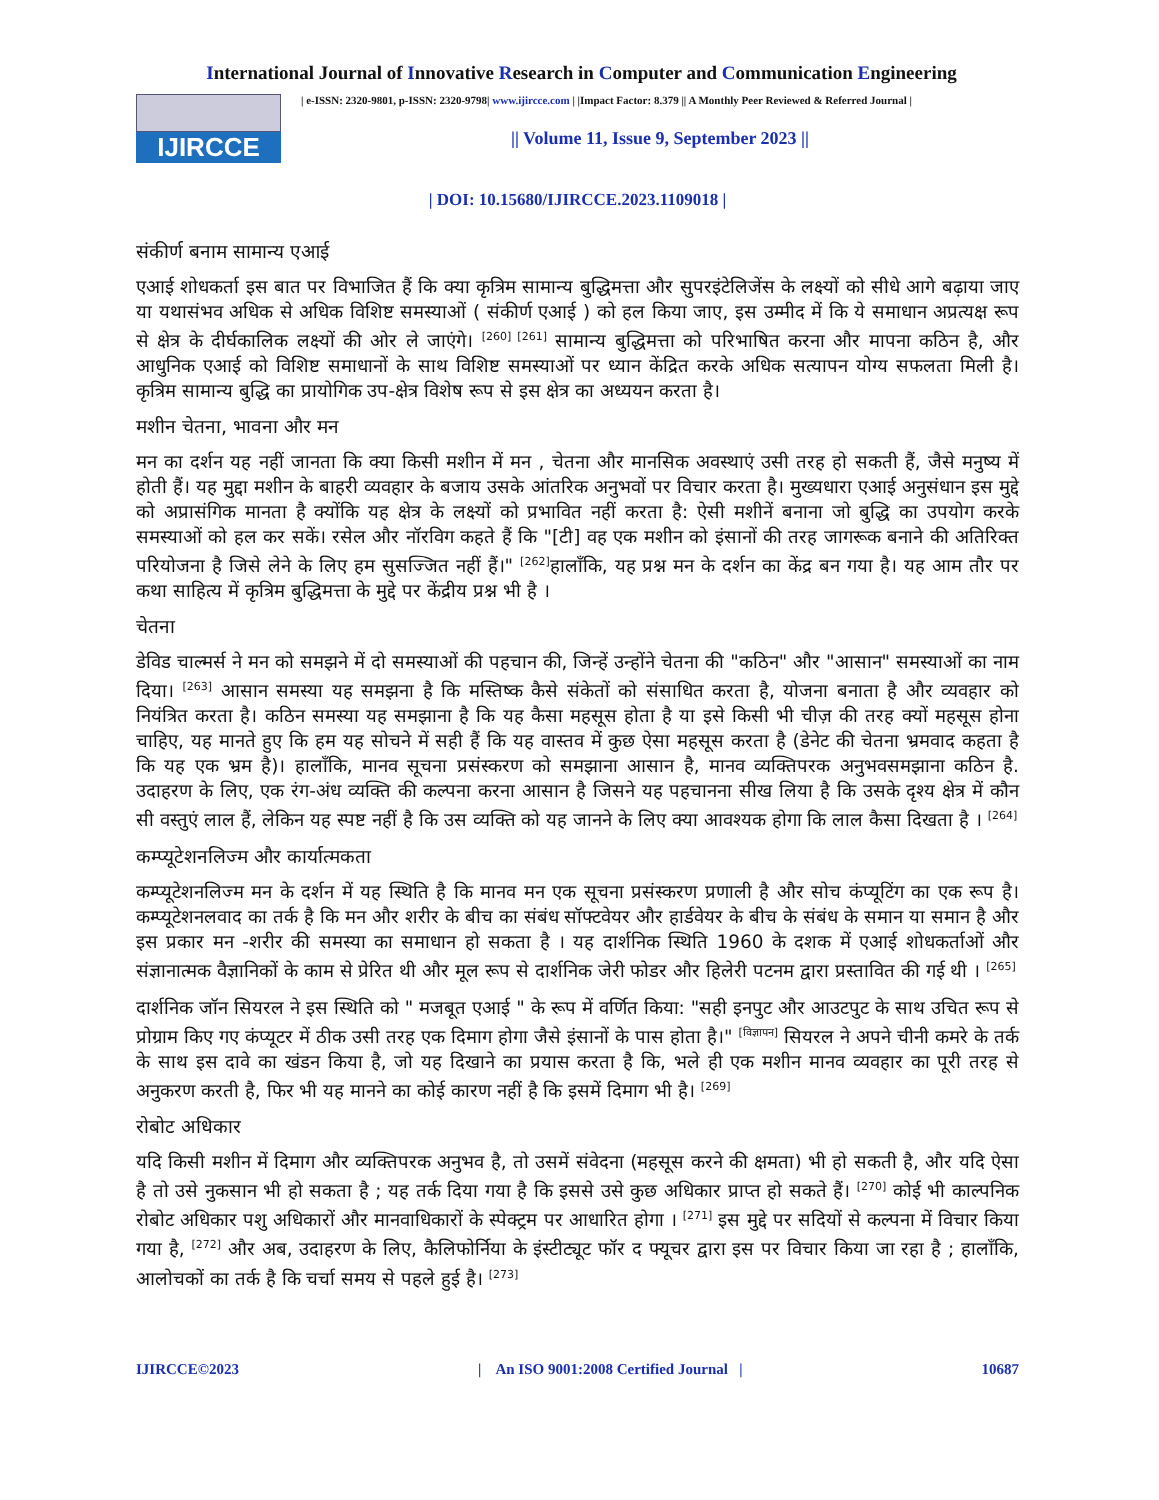International Journal of Innovative Research in Computer and Communication Engineering
IJIRCCE
| e-ISSN: 2320-9801, p-ISSN: 2320-9798| www.ijircce.com | |Impact Factor: 8.379 || A Monthly Peer Reviewed & Referred Journal |
|| Volume 11, Issue 9, September 2023 ||
| DOI: 10.15680/IJIRCCE.2023.1109018 |
संकीर्ण बनाम सामान्य एआई
एआई शोधकर्ता इस बात पर विभाजित हैं कि क्या कृत्रिम सामान्य बुद्धिमत्ता और सुपरइंटेलिजेंस के लक्ष्यों को सीधे आगे बढ़ाया जाए या यथासंभव अधिक से अधिक विशिष्ट समस्याओं ( संकीर्ण एआई ) को हल किया जाए, इस उम्मीद में कि ये समाधान अप्रत्यक्ष रूप से क्षेत्र के दीर्घकालिक लक्ष्यों की ओर ले जाएंगे। <sup>[260] [261]</sup> सामान्य बुद्धिमत्ता को परिभाषित करना और मापना कठिन है, और आधुनिक एआई को विशिष्ट समाधानों के साथ विशिष्ट समस्याओं पर ध्यान केंद्रित करके अधिक सत्यापन योग्य सफलता मिली है। कृत्रिम सामान्य बुद्धि का प्रायोगिक उप-क्षेत्र विशेष रूप से इस क्षेत्र का अध्ययन करता है।
मशीन चेतना, भावना और मन
मन का दर्शन यह नहीं जानता कि क्या किसी मशीन में मन , चेतना और मानसिक अवस्थाएं उसी तरह हो सकती हैं, जैसे मनुष्य में होती हैं। यह मुद्दा मशीन के बाहरी व्यवहार के बजाय उसके आंतरिक अनुभवों पर विचार करता है। मुख्यधारा एआई अनुसंधान इस मुद्दे को अप्रासंगिक मानता है क्योंकि यह क्षेत्र के लक्ष्यों को प्रभावित नहीं करता है: ऐसी मशीनें बनाना जो बुद्धि का उपयोग करके समस्याओं को हल कर सकें। रसेल और नॉरविग कहते हैं कि "[टी] वह एक मशीन को इंसानों की तरह जागरूक बनाने की अतिरिक्त परियोजना है जिसे लेने के लिए हम सुसज्जित नहीं हैं।" <sup>[262]</sup>हालाँकि, यह प्रश्न मन के दर्शन का केंद्र बन गया है। यह आम तौर पर कथा साहित्य में कृत्रिम बुद्धिमत्ता के मुद्दे पर केंद्रीय प्रश्न भी है ।
चेतना
डेविड चाल्मर्स ने मन को समझने में दो समस्याओं की पहचान की, जिन्हें उन्होंने चेतना की "कठिन" और "आसान" समस्याओं का नाम दिया। <sup>[263]</sup> आसान समस्या यह समझना है कि मस्तिष्क कैसे संकेतों को संसाधित करता है, योजना बनाता है और व्यवहार को नियंत्रित करता है। कठिन समस्या यह समझाना है कि यह कैसा महसूस होता है या इसे किसी भी चीज़ की तरह क्यों महसूस होना चाहिए, यह मानते हुए कि हम यह सोचने में सही हैं कि यह वास्तव में कुछ ऐसा महसूस करता है (डेनेट की चेतना भ्रमवाद कहता है कि यह एक भ्रम है)। हालाँकि, मानव सूचना प्रसंस्करण को समझाना आसान है, मानव व्यक्तिपरक अनुभवसमझाना कठिन है. उदाहरण के लिए, एक रंग-अंध व्यक्ति की कल्पना करना आसान है जिसने यह पहचानना सीख लिया है कि उसके दृश्य क्षेत्र में कौन सी वस्तुएं लाल हैं, लेकिन यह स्पष्ट नहीं है कि उस व्यक्ति को यह जानने के लिए क्या आवश्यक होगा कि लाल कैसा दिखता है । <sup>[264]</sup>
कम्प्यूटेशनलिज्म और कार्यात्मकता
कम्प्यूटेशनलिज्म मन के दर्शन में यह स्थिति है कि मानव मन एक सूचना प्रसंस्करण प्रणाली है और सोच कंप्यूटिंग का एक रूप है। कम्प्यूटेशनलवाद का तर्क है कि मन और शरीर के बीच का संबंध सॉफ्टवेयर और हार्डवेयर के बीच के संबंध के समान या समान है और इस प्रकार मन -शरीर की समस्या का समाधान हो सकता है । यह दार्शनिक स्थिति 1960 के दशक में एआई शोधकर्ताओं और संज्ञानात्मक वैज्ञानिकों के काम से प्रेरित थी और मूल रूप से दार्शनिक जेरी फोडर और हिलेरी पटनम द्वारा प्रस्तावित की गई थी । <sup>[265]</sup>
दार्शनिक जॉन सियरल ने इस स्थिति को " मजबूत एआई " के रूप में वर्णित किया: "सही इनपुट और आउटपुट के साथ उचित रूप से प्रोग्राम किए गए कंप्यूटर में ठीक उसी तरह एक दिमाग होगा जैसे इंसानों के पास होता है।" <sup>[विज्ञापन]</sup> सियरल ने अपने चीनी कमरे के तर्क के साथ इस दावे का खंडन किया है, जो यह दिखाने का प्रयास करता है कि, भले ही एक मशीन मानव व्यवहार का पूरी तरह से अनुकरण करती है, फिर भी यह मानने का कोई कारण नहीं है कि इसमें दिमाग भी है। <sup>[269]</sup>
रोबोट अधिकार
यदि किसी मशीन में दिमाग और व्यक्तिपरक अनुभव है, तो उसमें संवेदना (महसूस करने की क्षमता) भी हो सकती है, और यदि ऐसा है तो उसे नुकसान भी हो सकता है ; यह तर्क दिया गया है कि इससे उसे कुछ अधिकार प्राप्त हो सकते हैं। <sup>[270]</sup> कोई भी काल्पनिक रोबोट अधिकार पशु अधिकारों और मानवाधिकारों के स्पेक्ट्रम पर आधारित होगा । <sup>[271]</sup> इस मुद्दे पर सदियों से कल्पना में विचार किया गया है, <sup>[272]</sup> और अब, उदाहरण के लिए, कैलिफोर्निया के इंस्टीट्यूट फॉर द फ्यूचर द्वारा इस पर विचार किया जा रहा है ; हालाँकि, आलोचकों का तर्क है कि चर्चा समय से पहले हुई है। <sup>[273]</sup>
IJIRCCE©2023 | An ISO 9001:2008 Certified Journal | 10687